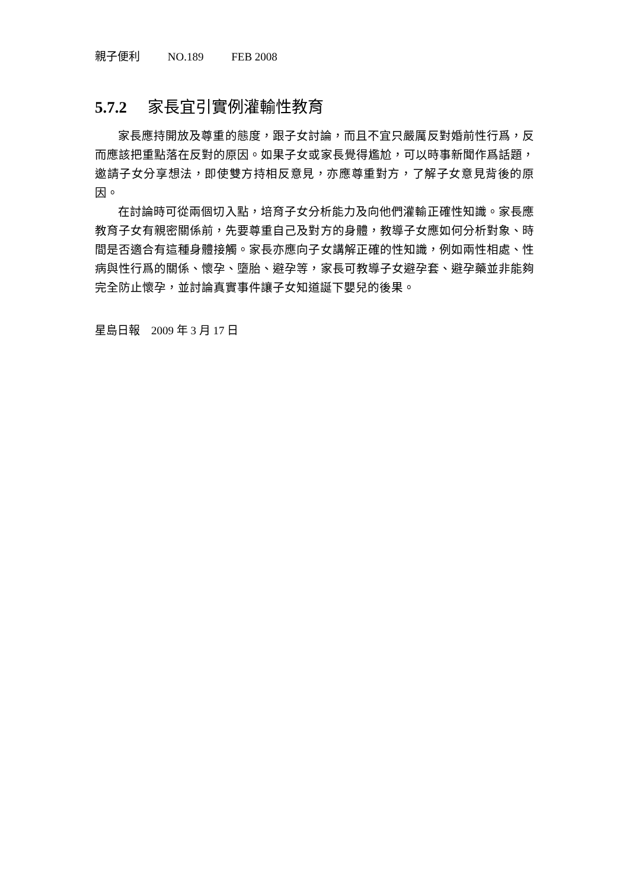親子便利 NO.189 FEB 2008
5.7.2 家長宜引實例灌輸性教育
家長應持開放及尊重的態度，跟子女討論，而且不宜只嚴厲反對婚前性行爲，反而應該把重點落在反對的原因。如果子女或家長覺得尷尬，可以時事新聞作爲話題，邀請子女分享想法，即使雙方持相反意見，亦應尊重對方，了解子女意見背後的原因。
在討論時可從兩個切入點，培育子女分析能力及向他們灌輸正確性知識。家長應教育子女有親密關係前，先要尊重自己及對方的身體，教導子女應如何分析對象、時間是否適合有這種身體接觸。家長亦應向子女講解正確的性知識，例如兩性相處、性病與性行爲的關係、懷孕、墮胎、避孕等，家長可教導子女避孕套、避孕藥並非能夠完全防止懷孕，並討論真實事件讓子女知道誕下嬰兒的後果。
星島日報　2009 年 3 月 17 日